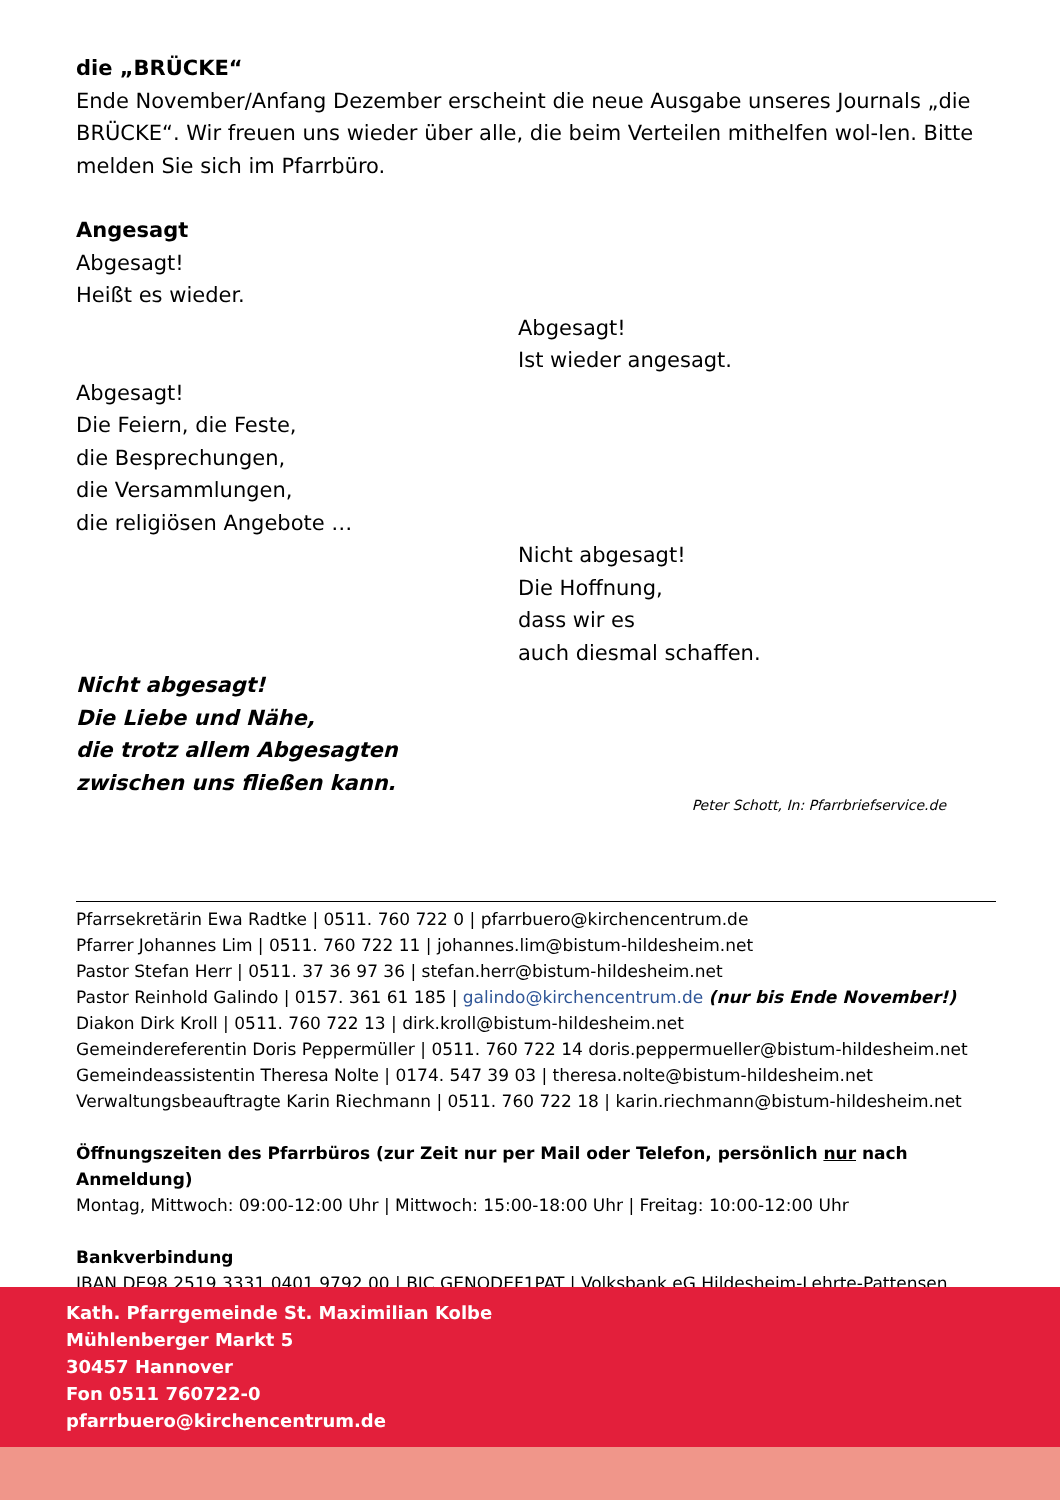die „BRÜCKE“
Ende November/Anfang Dezember erscheint die neue Ausgabe unseres Journals „die BRÜCKE“. Wir freuen uns wieder über alle, die beim Verteilen mithelfen wol-len. Bitte melden Sie sich im Pfarrbüro.
Angesagt
Abgesagt!
Heißt es wieder.
Abgesagt!
Ist wieder angesagt.
Abgesagt!
Die Feiern, die Feste,
die Besprechungen,
die Versammlungen,
die religiösen Angebote …
Nicht abgesagt!
Die Hoffnung,
dass wir es
auch diesmal schaffen.
Nicht abgesagt!
Die Liebe und Nähe,
die trotz allem Abgesagten
zwischen uns fließen kann.
Peter Schott, In: Pfarrbriefservice.de
Pfarrsekretärin Ewa Radtke | 0511. 760 722 0 | pfarrbuero@kirchencentrum.de
Pfarrer Johannes Lim | 0511. 760 722 11 | johannes.lim@bistum-hildesheim.net
Pastor Stefan Herr | 0511. 37 36 97 36 | stefan.herr@bistum-hildesheim.net
Pastor Reinhold Galindo | 0157. 361 61 185 | galindo@kirchencentrum.de (nur bis Ende November!)
Diakon Dirk Kroll | 0511. 760 722 13 | dirk.kroll@bistum-hildesheim.net
Gemeindereferentin Doris Peppermüller | 0511. 760 722 14 doris.peppermueller@bistum-hildesheim.net
Gemeindeassistentin Theresa Nolte | 0174. 547 39 03 | theresa.nolte@bistum-hildesheim.net
Verwaltungsbeauftragte Karin Riechmann | 0511. 760 722 18 | karin.riechmann@bistum-hildesheim.net
Öffnungszeiten des Pfarrbüros (zur Zeit nur per Mail oder Telefon, persönlich nur nach Anmeldung)
Montag, Mittwoch: 09:00-12:00 Uhr | Mittwoch: 15:00-18:00 Uhr | Freitag: 10:00-12:00 Uhr
Bankverbindung
IBAN DE98 2519 3331 0401 9792 00 | BIC GENODEF1PAT | Volksbank eG Hildesheim-Lehrte-Pattensen
Kath. Pfarrgemeinde St. Maximilian Kolbe
Mühlenberger Markt 5
30457 Hannover
Fon 0511 760722-0
pfarrbuero@kirchencentrum.de